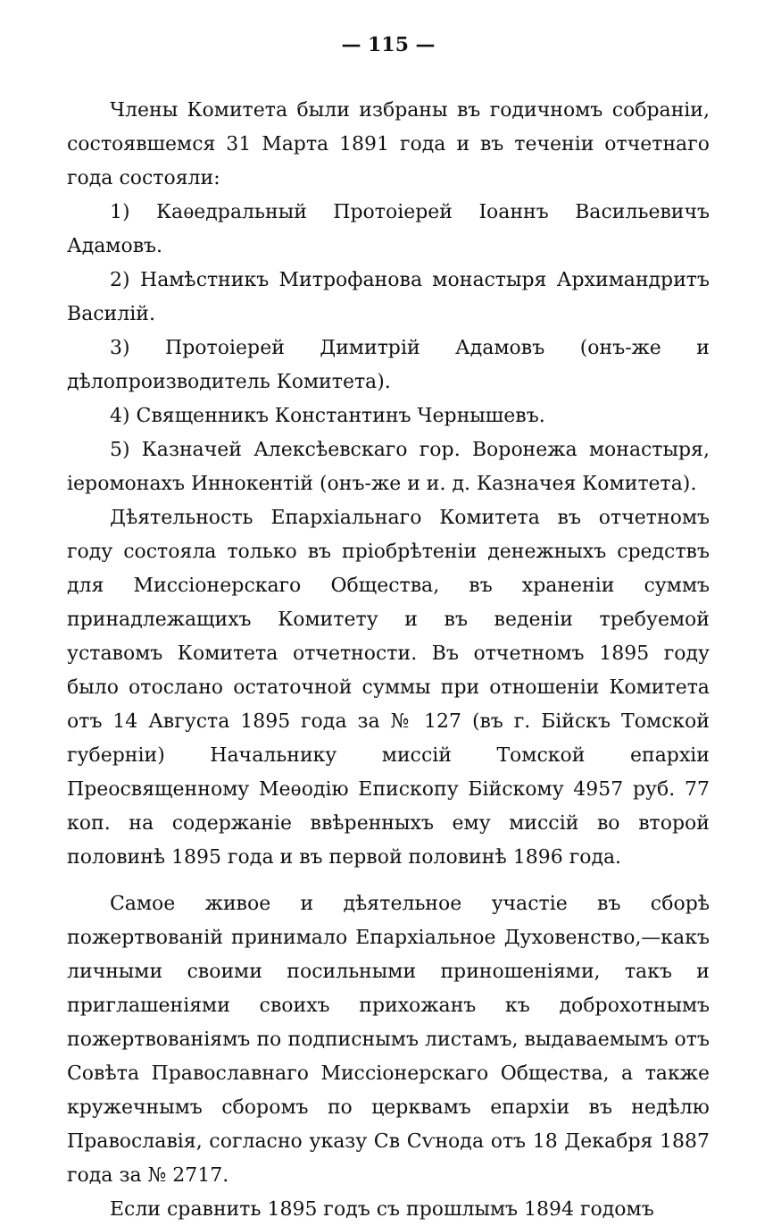— 115 —
Члены Комитета были избраны въ годичномъ собраніи, состоявшемся 31 Марта 1891 года и въ теченіи отчетнаго года состояли:
1) Каѳедральный Протоіерей Іоаннъ Васильевичъ Адамовъ.
2) Намѣстникъ Митрофанова монастыря Архимандритъ Василій.
3) Протоіерей Димитрій Адамовъ (онъ-же и дѣлопроизводитель Комитета).
4) Священникъ Константинъ Чернышевъ.
5) Казначей Алексѣевскаго гор. Воронежа монастыря, іеромонахъ Иннокентій (онъ-же и и. д. Казначея Комитета).
Дѣятельность Епархіальнаго Комитета въ отчетномъ году состояла только въ пріобрѣтеніи денежныхъ средствъ для Миссіонерскаго Общества, въ храненіи суммъ принадлежащихъ Комитету и въ веденіи требуемой уставомъ Комитета отчетности. Въ отчетномъ 1895 году было отослано остаточной суммы при отношеніи Комитета отъ 14 Августа 1895 года за № 127 (въ г. Бійскъ Томской губерніи) Начальнику миссій Томской епархіи Преосвященному Меѳодію Епископу Бійскому 4957 руб. 77 коп. на содержаніе ввѣренныхъ ему миссій во второй половинѣ 1895 года и въ первой половинѣ 1896 года.
Самое живое и дѣятельное участіе въ сборѣ пожертвованій принимало Епархіальное Духовенство,—какъ личными своими посильными приношеніями, такъ и приглашеніями своихъ прихожанъ къ доброхотнымъ пожертвованіямъ по подписнымъ листамъ, выдаваемымъ отъ Совѣта Православнаго Миссіонерскаго Общества, а также кружечнымъ сборомъ по церквамъ епархіи въ недѣлю Православія, согласно указу Св Сѵнода отъ 18 Декабря 1887 года за № 2717.
Если сравнить 1895 годъ съ прошлымъ 1894 годомъ